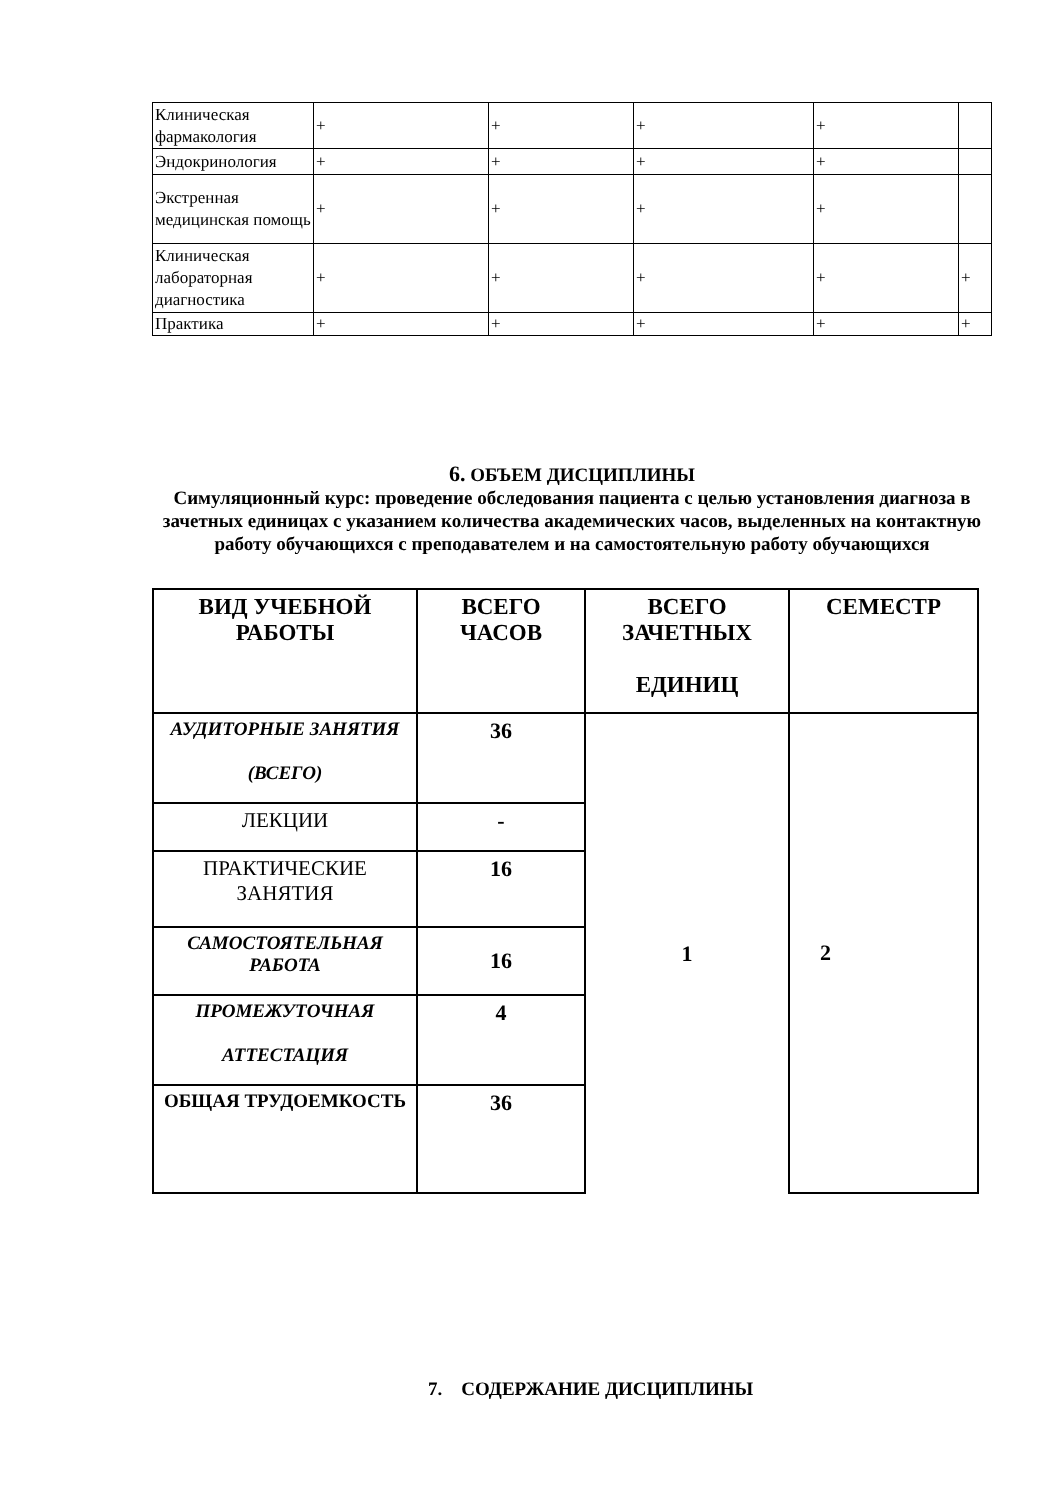| Клиническая фармакология | + | + | + | + | |
| Эндокринология | + | + | + | + | |
| Экстренная медицинская помощь | + | + | + | + | |
| Клиническая лабораторная диагностика | + | + | + | + | + |
| Практика | + | + | + | + | + |
6. ОБЪЕМ ДИСЦИПЛИНЫ
Симуляционный курс: проведение обследования пациента с целью установления диагноза в зачетных единицах с указанием количества академических часов, выделенных на контактную работу обучающихся с преподавателем и на самостоятельную работу обучающихся
| ВИД УЧЕБНОЙ РАБОТЫ | ВСЕГО ЧАСОВ | ВСЕГО ЗАЧЕТНЫХ ЕДИНИЦ | СЕМЕСТР |
| --- | --- | --- | --- |
| АУДИТОРНЫЕ ЗАНЯТИЯ (ВСЕГО) | 36 | 1 | 2 |
| ЛЕКЦИИ | - | | |
| ПРАКТИЧЕСКИЕ ЗАНЯТИЯ | 16 | | |
| САМОСТОЯТЕЛЬНАЯ РАБОТА | 16 | | |
| ПРОМЕЖУТОЧНАЯ АТТЕСТАЦИЯ | 4 | | |
| ОБЩАЯ ТРУДОЕМКОСТЬ | 36 | | |
7. СОДЕРЖАНИЕ ДИСЦИПЛИНЫ